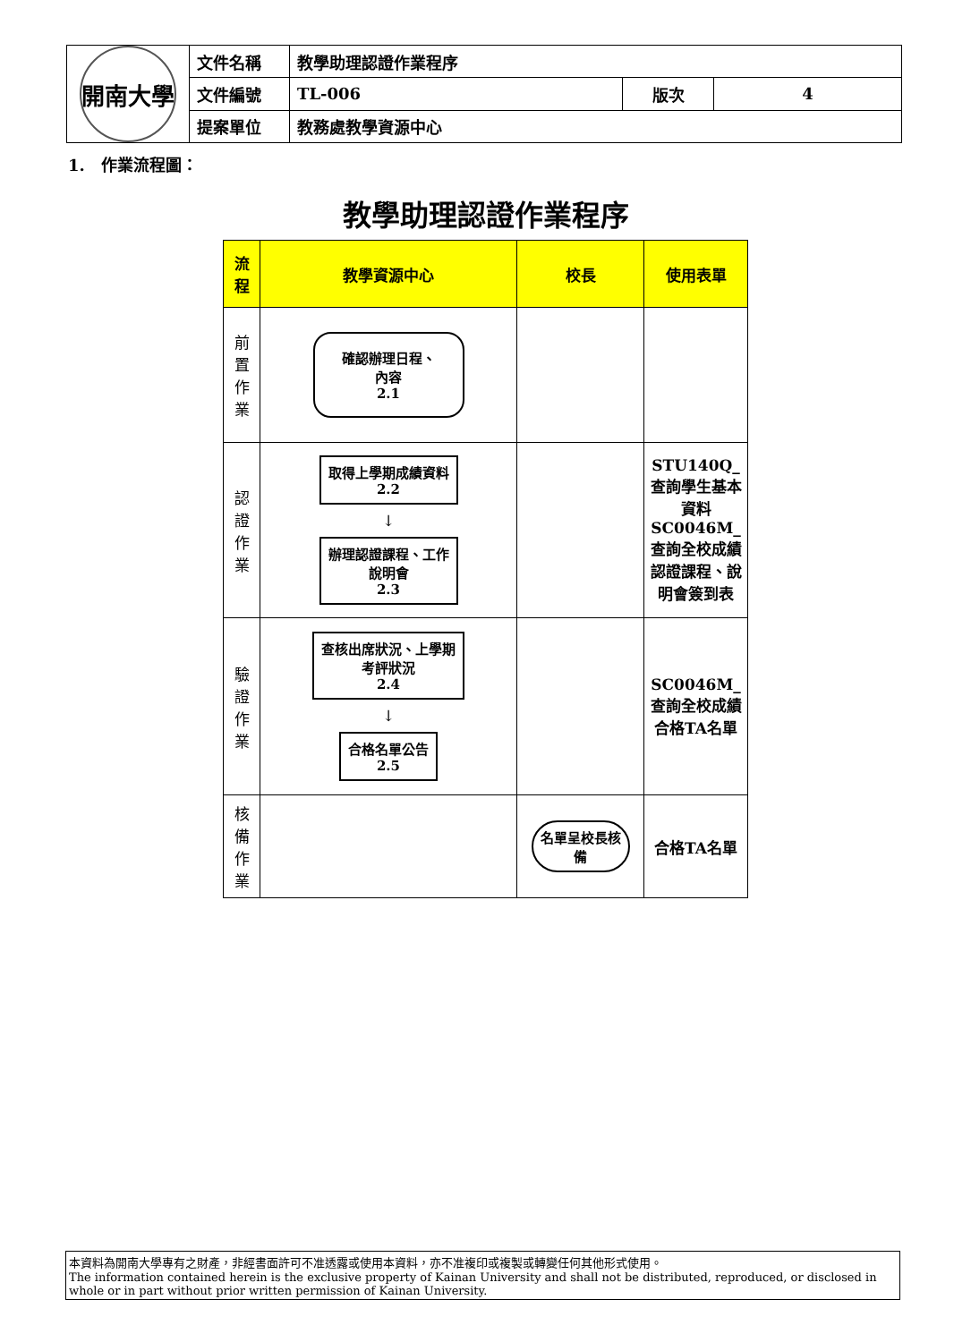| 開南大學 | 文件名稱 | 教學助理認證作業程序 | | |
| | 文件編號 | TL-006 | 版次 | 4 |
| | 提案單位 | 教務處教學資源中心 | | |
1.　作業流程圖：
教學助理認證作業程序
| 流 程 | 教學資源中心 | 校長 | 使用表單 |
| --- | --- | --- | --- |
| 前 置 作 業 | 確認辦理日程、 內容 2.1 | | |
| 認 證 作 業 | 取得上學期成績資料 2.2 ↓ 辦理認證課程、工作 說明會 2.3 | | STU140Q_查詢學生基本資料 SC0046M_查詢全校成績 認證課程、說明會簽到表 |
| 驗 證 作 業 | 查核出席狀況、上學期 考評狀況 2.4 ↓ 合格名單公告 2.5 | | SC0046M_查詢全校成績 合格TA名單 |
| 核 備 作 業 | | 名單呈校長核 備 | 合格TA名單 |
本資料為開南大學專有之財產，非經書面許可不准透露或使用本資料，亦不准複印或複製或轉變任何其他形式使用。
The information contained herein is the exclusive property of Kainan University and shall not be distributed, reproduced, or disclosed in whole or in part without prior written permission of Kainan University.